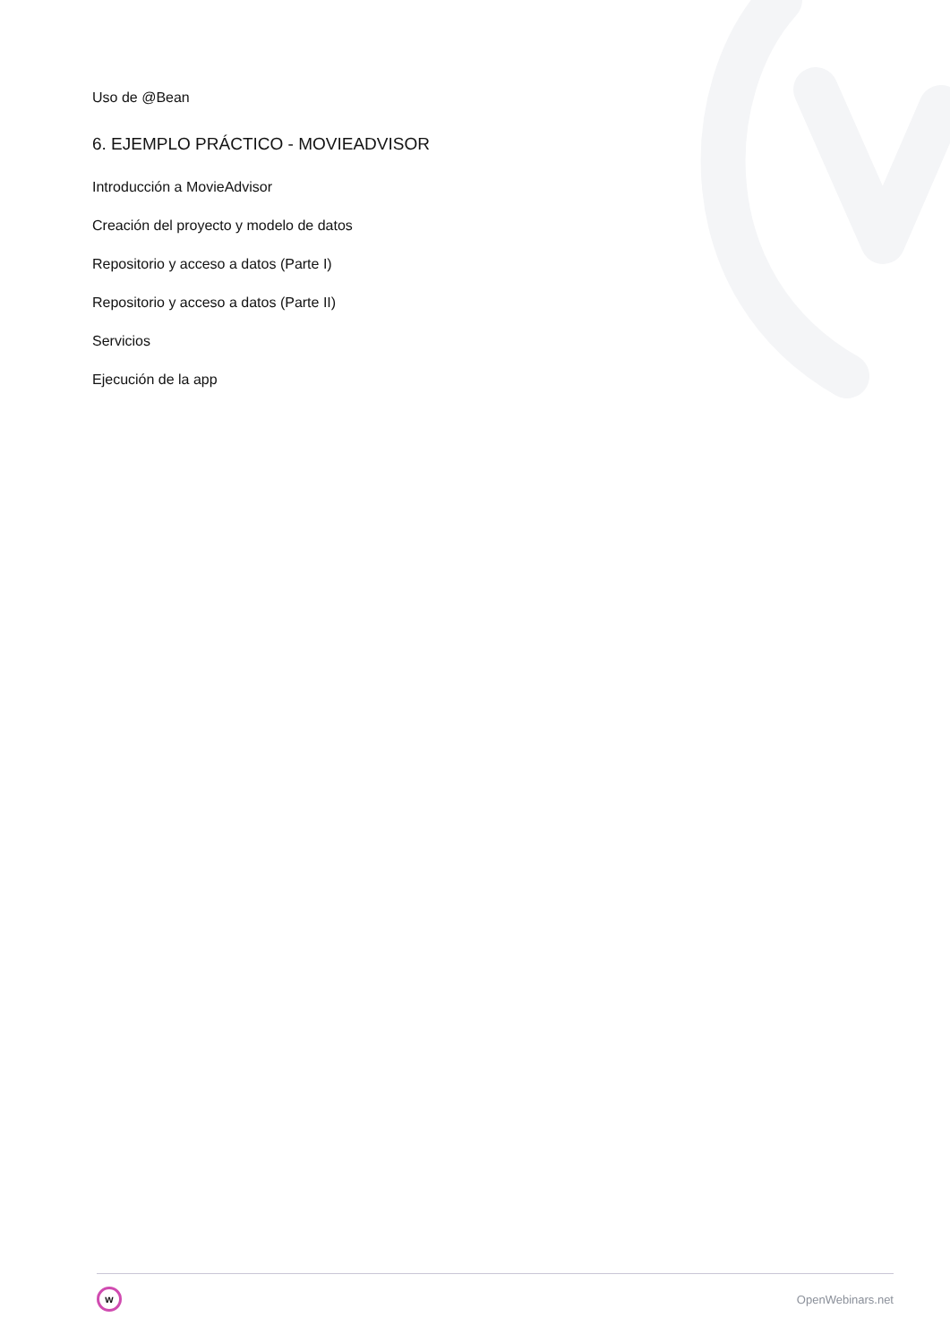Uso de @Bean
6. EJEMPLO PRÁCTICO - MOVIEADVISOR
Introducción a MovieAdvisor
Creación del proyecto y modelo de datos
Repositorio y acceso a datos (Parte I)
Repositorio y acceso a datos (Parte II)
Servicios
Ejecución de la app
w
OpenWebinars.net